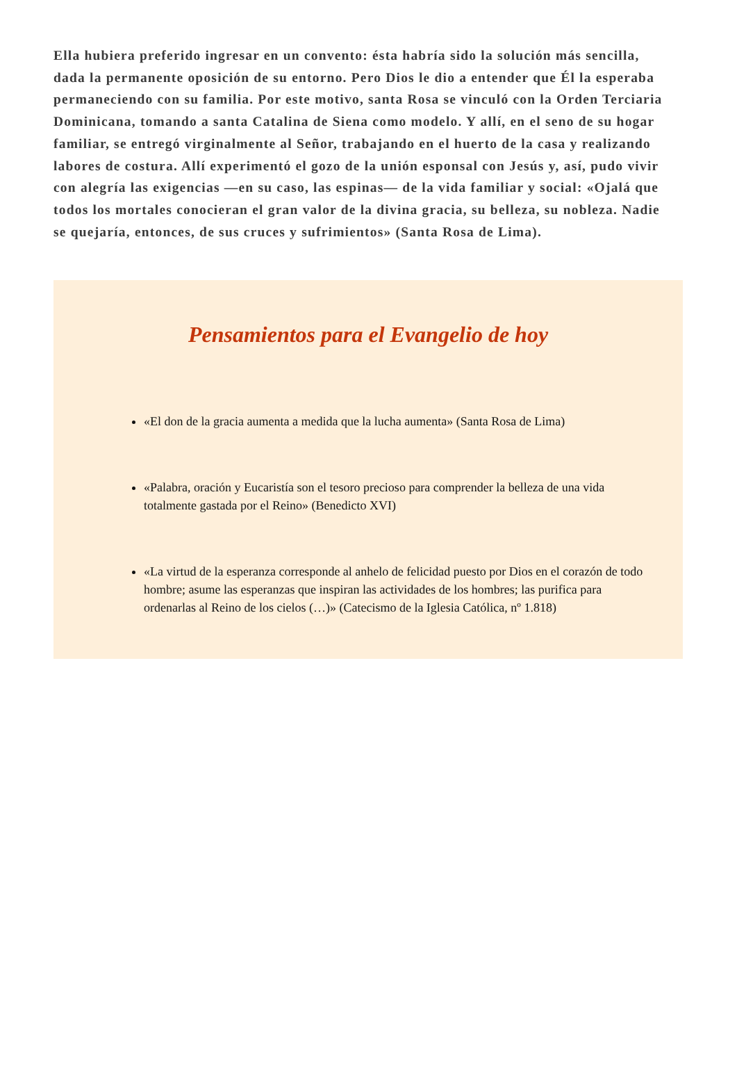Ella hubiera preferido ingresar en un convento: ésta habría sido la solución más sencilla, dada la permanente oposición de su entorno. Pero Dios le dio a entender que Él la esperaba permaneciendo con su familia. Por este motivo, santa Rosa se vinculó con la Orden Terciaria Dominicana, tomando a santa Catalina de Siena como modelo. Y allí, en el seno de su hogar familiar, se entregó virginalmente al Señor, trabajando en el huerto de la casa y realizando labores de costura. Allí experimentó el gozo de la unión esponsal con Jesús y, así, pudo vivir con alegría las exigencias —en su caso, las espinas— de la vida familiar y social: «Ojalá que todos los mortales conocieran el gran valor de la divina gracia, su belleza, su nobleza. Nadie se quejaría, entonces, de sus cruces y sufrimientos» (Santa Rosa de Lima).
Pensamientos para el Evangelio de hoy
«El don de la gracia aumenta a medida que la lucha aumenta» (Santa Rosa de Lima)
«Palabra, oración y Eucaristía son el tesoro precioso para comprender la belleza de una vida totalmente gastada por el Reino» (Benedicto XVI)
«La virtud de la esperanza corresponde al anhelo de felicidad puesto por Dios en el corazón de todo hombre; asume las esperanzas que inspiran las actividades de los hombres; las purifica para ordenarlas al Reino de los cielos (…)» (Catecismo de la Iglesia Católica, nº 1.818)